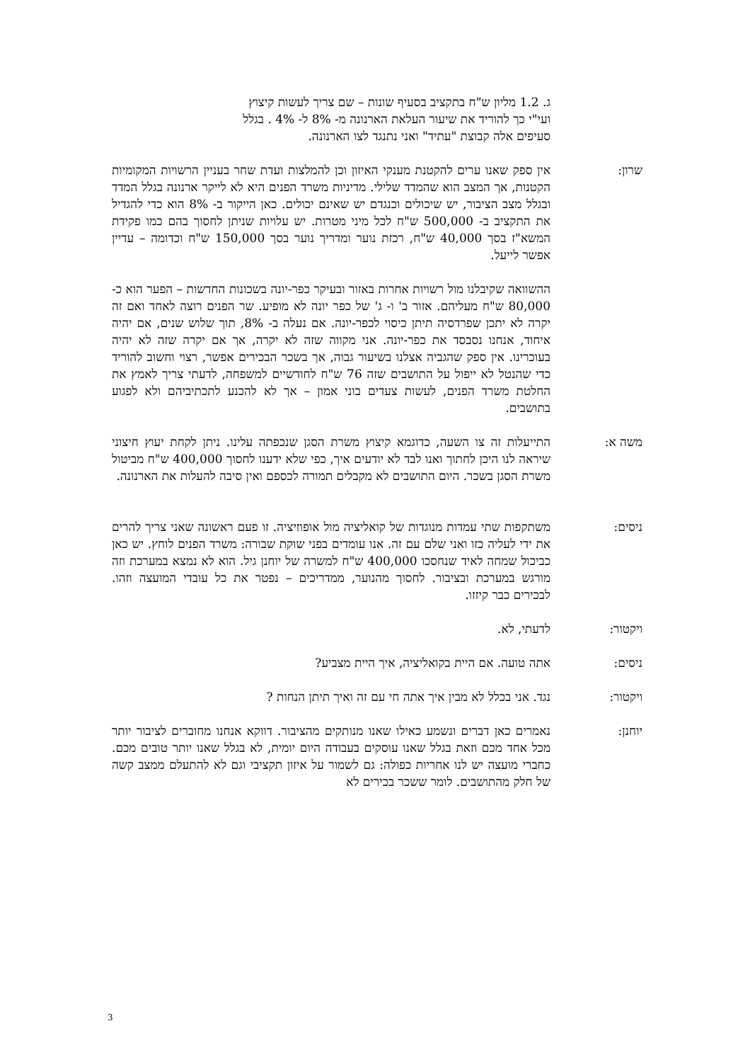ג. 1.2 מליון ש"ח בתקציב בסעיף שונות – שם צריך לעשות קיצוץ
ועי"י כך להוריד את שיעור העלאת הארנונה מ- 8% ל- 4% . בגלל
סעיפים אלה קבוצת "עתיד" ואני נתנגד לצו הארנונה.
שרון: אין ספק שאנו ערים להקטנת מענקי האיזון וכן להמלצות ועדת שחר בעניין הרשויות המקומיות הקטנות, אך המצב הוא שהמדד שלילי. מדיניות משרד הפנים היא לא לייקר ארנונה בגלל המדד ובגלל מצב הציבור, יש שיכולים וכנגדם יש שאינם יכולים. כאן הייקור ב- 8% הוא כדי להגדיל את התקציב ב- 500,000 ש"ח לכל מיני מטרות. יש עלויות שניתן לחסוך בהם כמו פקידת המשא"ז בסך 40,000 ש"ח, רכזת נוער ומדריך נוער בסך 150,000 ש"ח וכדומה – עדיין אפשר לייעל.
ההשוואה שקיבלנו מול רשויות אחרות באזור ובעיקר כפר-יונה בשכונות החדשות – הפער הוא כ- 80,000 ש"ח מעליהם. אזור ב' ו- ג' של כפר יונה לא מופיע. שר הפנים רוצה לאחד ואם זה יקרה לא יתכן שפרדסיה תיתן כיסוי לכפר-יונה. אם נעלה ב- 8%, תוך שלוש שנים, אם יהיה איחוד, אנחנו נסבסד את כפר-יונה. אני מקווה שזה לא יקרה, אך אם יקרה שזה לא יהיה בעוכרינו. אין ספק שהגביה אצלנו בשיעור גבוה, אך בשכר הבכירים אפשר, רצוי וחשוב להוריד כדי שהנטל לא ייפול על התושבים שזה 76 ש"ח לחודשיים למשפחה, לדעתי צריך לאמץ את החלטת משרד הפנים, לעשות צעדים בוני אמון – אך לא להכנע לתכתיביהם ולא לפגוע בתושבים.
משה א: התייעלות זה צו השעה, כדוגמא קיצוץ משרת הסגן שנכפתה עלינו. ניתן לקחת יעוץ חיצוני שיראה לנו היכן לחתוך ואנו לבד לא יודעים איך, כפי שלא ידענו לחסוך 400,000 ש"ח מביטול משרת הסגן בשכר. היום התושבים לא מקבלים תמורה לכספם ואין סיבה להעלות את הארנונה.
ניסים: משתקפות שתי עמדות מנוגדות של קואליציה מול אופוזיציה. זו פעם ראשונה שאני צריך להרים את ידי לעליה כזו ואני שלם עם זה. אנו עומדים בפני שוקת שבורה: משרד הפנים לוחץ. יש כאן כביכול שמחה לאיד שנחסכו 400,000 ש"ח למשרה של יוחנן גיל. הוא לא נמצא במערכת וזה מורגש במערכת ובציבור. לחסוך מהנוער, ממדריכים – נפטר את כל עובדי המועצה וזהו. לבכירים כבר קיזזו.
ויקטור: לדעתי, לא.
ניסים: אתה טועה. אם היית בקואליציה, איך היית מצביע?
ויקטור: נגד. אני בכלל לא מבין איך אתה חי עם זה ואיך תיתן הנחות ?
יוחנן: נאמרים כאן דברים ונשמע כאילו שאנו מנותקים מהציבור. דווקא אנחנו מחוברים לציבור יותר מכל אחד מכם וזאת בגלל שאנו עוסקים בעבודה היום יומית, לא בגלל שאנו יותר טובים מכם. כחברי מועצה יש לנו אחריות כפולה: גם לשמור על איזון תקציבי וגם לא להתעלם ממצב קשה של חלק מהתושבים. לומר ששכר בכירים לא
3